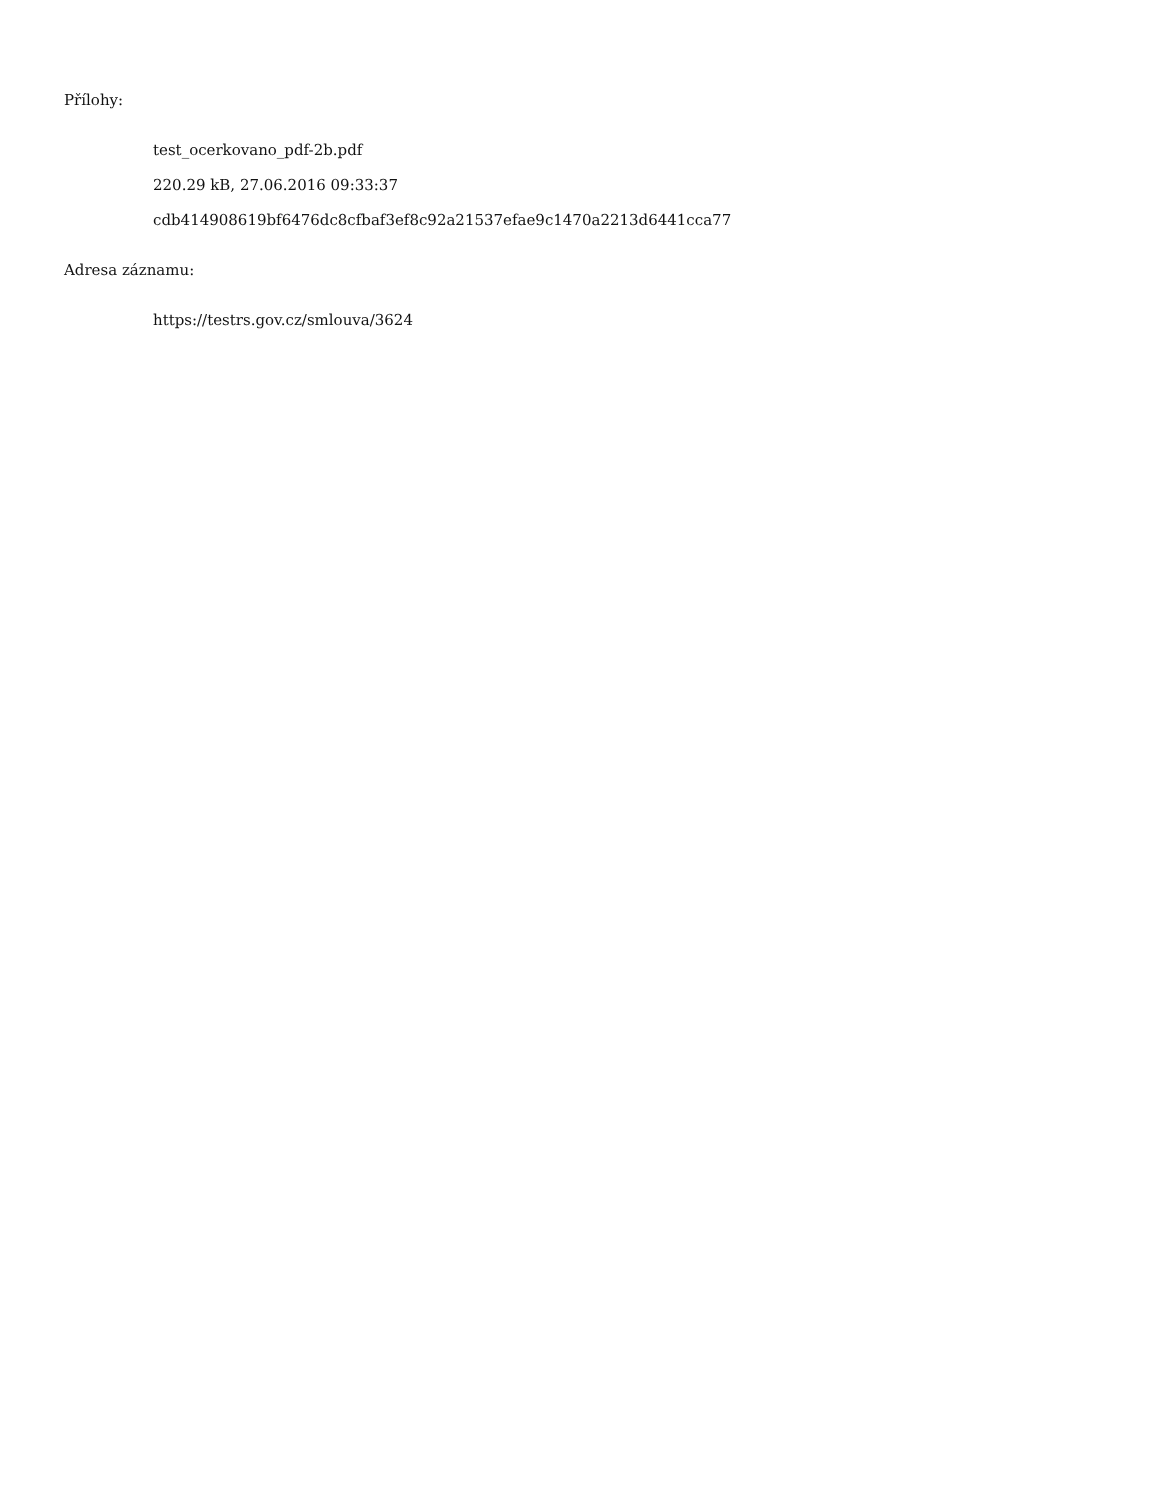Přílohy:
test_ocerkovano_pdf-2b.pdf
220.29 kB, 27.06.2016 09:33:37
cdb414908619bf6476dc8cfbaf3ef8c92a21537efae9c1470a2213d6441cca77
Adresa záznamu:
https://testrs.gov.cz/smlouva/3624